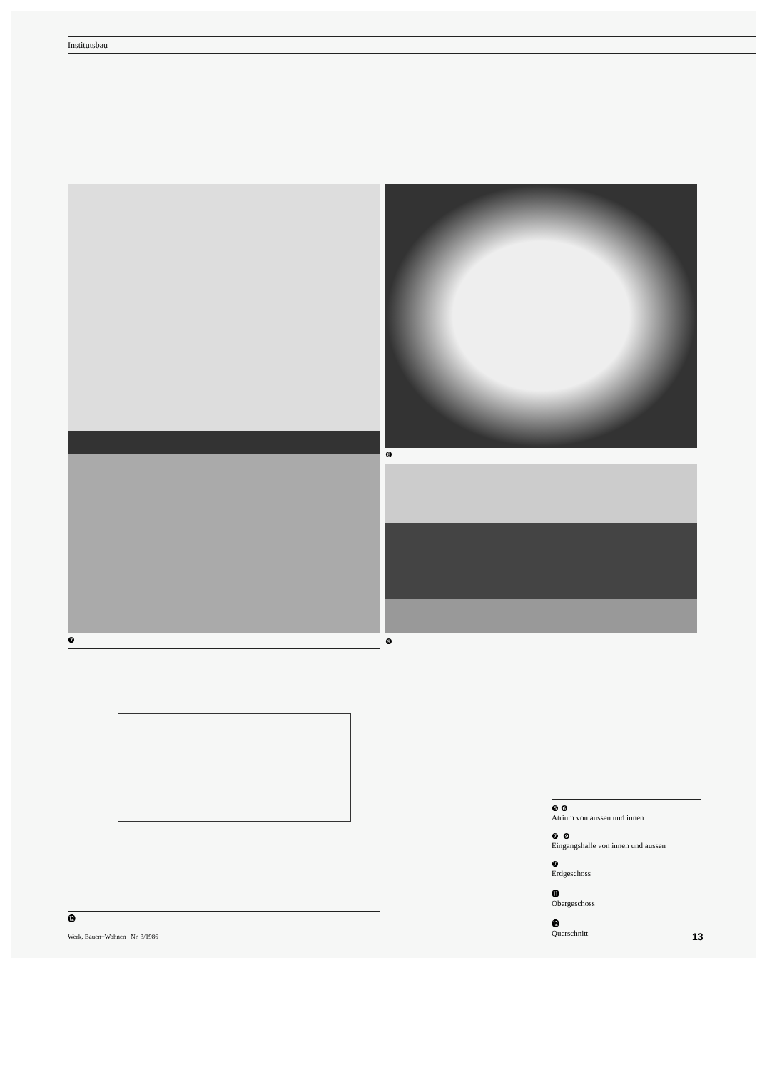Institutsbau
❼
❽
❾
⓬
❺ ❻
Atrium von aussen und innen
❼–❾
Eingangshalle von innen und aussen
❿
Erdgeschoss
⓫
Obergeschoss
⓬
Querschnitt
Werk, Bauen+Wohnen Nr. 3/1986
13